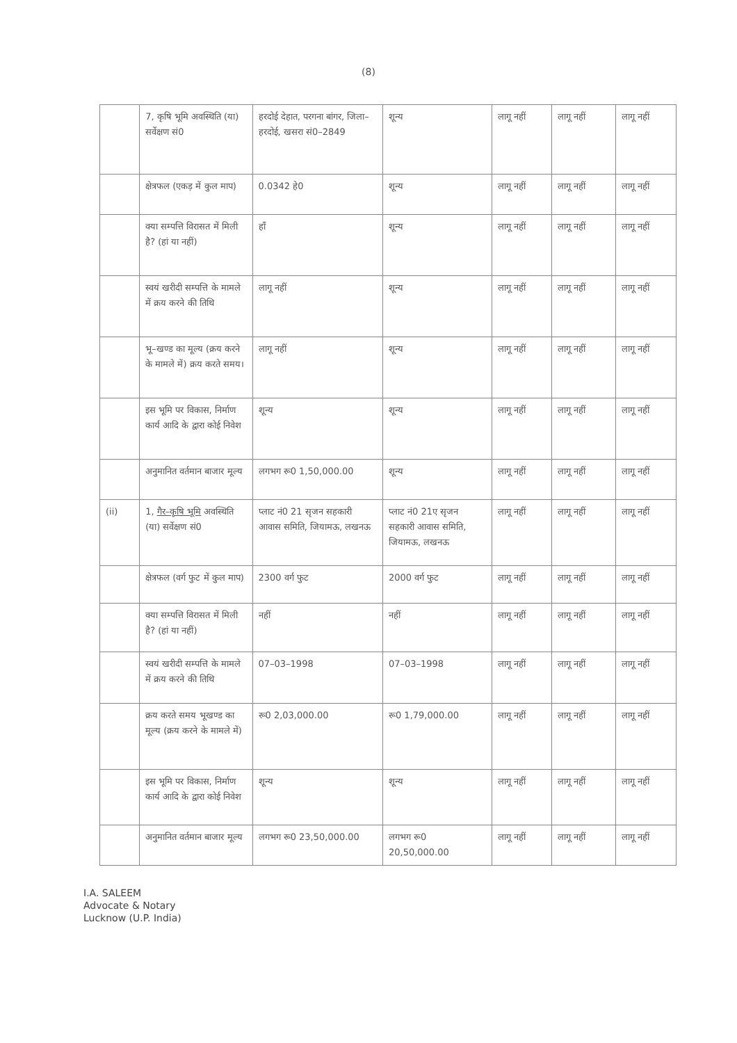(8)
| | 7, कृषि भूमि अवस्थिति (या) सर्वेक्षण सं0 | हरदोई देहात, परगना बांगर, जिला–हरदोई, खसरा सं0–2849 | शून्य | लागू नहीं | लागू नहीं | लागू नहीं |
| | क्षेत्रफल (एकड़ में कुल माप) | 0.0342 हे0 | शून्य | लागू नहीं | लागू नहीं | लागू नहीं |
| | क्या सम्पत्ति विरासत में मिली है? (हां या नहीं) | हाँ | शून्य | लागू नहीं | लागू नहीं | लागू नहीं |
| | स्वयं खरीदी सम्पत्ति के मामले में क्रय करने की तिथि | लागू नहीं | शून्य | लागू नहीं | लागू नहीं | लागू नहीं |
| | भू–खण्ड का मूल्य (क्रय करने के मामले में) क्रय करते समय। | लागू नहीं | शून्य | लागू नहीं | लागू नहीं | लागू नहीं |
| | इस भूमि पर विकास, निर्माण कार्य आदि के द्वारा कोई निवेश | शून्य | शून्य | लागू नहीं | लागू नहीं | लागू नहीं |
| | अनुमानित वर्तमान बाजार मूल्य | लगभग रू0 1,50,000.00 | शून्य | लागू नहीं | लागू नहीं | लागू नहीं |
| (ii) | 1, गैर–कृषि भूमि अवस्थिति (या) सर्वेक्षण सं0 | प्लाट नं0 21 सृजन सहकारी आवास समिति, जियामऊ, लखनऊ | प्लाट नं0 21ए सृजन सहकारी आवास समिति, जियामऊ, लखनऊ | लागू नहीं | लागू नहीं | लागू नहीं |
| | क्षेत्रफल (वर्ग फुट में कुल माप) | 2300 वर्ग फुट | 2000 वर्ग फुट | लागू नहीं | लागू नहीं | लागू नहीं |
| | क्या सम्पत्ति विरासत में मिली है? (हां या नहीं) | नहीं | नहीं | लागू नहीं | लागू नहीं | लागू नहीं |
| | स्वयं खरीदी सम्पत्ति के मामले में क्रय करने की तिथि | 07–03–1998 | 07–03–1998 | लागू नहीं | लागू नहीं | लागू नहीं |
| | क्रय करते समय भूखण्ड का मूल्य (क्रय करने के मामले में) | रू0 2,03,000.00 | रू0 1,79,000.00 | लागू नहीं | लागू नहीं | लागू नहीं |
| | इस भूमि पर विकास, निर्माण कार्य आदि के द्वारा कोई निवेश | शून्य | शून्य | लागू नहीं | लागू नहीं | लागू नहीं |
| | अनुमानित वर्तमान बाजार मूल्य | लगभग रू0 23,50,000.00 | लगभग रू0 20,50,000.00 | लागू नहीं | लागू नहीं | लागू नहीं |
I.A. SALEEM
Advocate & Notary
Lucknow (U.P. India)